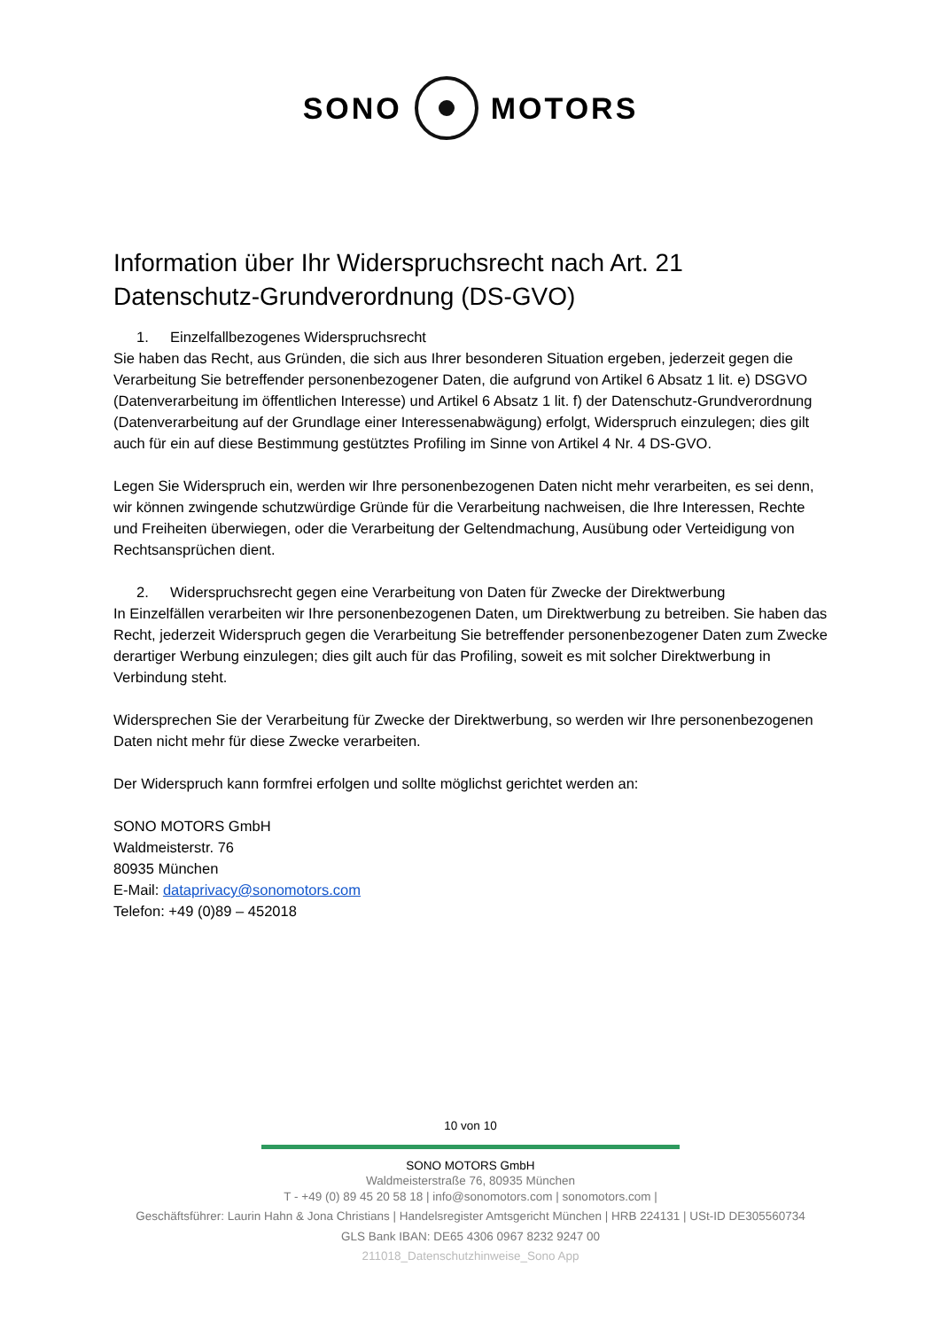SONO MOTORS
Information über Ihr Widerspruchsrecht nach Art. 21 Datenschutz-Grundverordnung (DS-GVO)
1. Einzelfallbezogenes Widerspruchsrecht
Sie haben das Recht, aus Gründen, die sich aus Ihrer besonderen Situation ergeben, jederzeit gegen die Verarbeitung Sie betreffender personenbezogener Daten, die aufgrund von Artikel 6 Absatz 1 lit. e) DSGVO (Datenverarbeitung im öffentlichen Interesse) und Artikel 6 Absatz 1 lit. f) der Datenschutz-Grundverordnung (Datenverarbeitung auf der Grundlage einer Interessenabwägung) erfolgt, Widerspruch einzulegen; dies gilt auch für ein auf diese Bestimmung gestütztes Profiling im Sinne von Artikel 4 Nr. 4 DS-GVO.
Legen Sie Widerspruch ein, werden wir Ihre personenbezogenen Daten nicht mehr verarbeiten, es sei denn, wir können zwingende schutzwürdige Gründe für die Verarbeitung nachweisen, die Ihre Interessen, Rechte und Freiheiten überwiegen, oder die Verarbeitung der Geltendmachung, Ausübung oder Verteidigung von Rechtsansprüchen dient.
2. Widerspruchsrecht gegen eine Verarbeitung von Daten für Zwecke der Direktwerbung
In Einzelfällen verarbeiten wir Ihre personenbezogenen Daten, um Direktwerbung zu betreiben. Sie haben das Recht, jederzeit Widerspruch gegen die Verarbeitung Sie betreffender personenbezogener Daten zum Zwecke derartiger Werbung einzulegen; dies gilt auch für das Profiling, soweit es mit solcher Direktwerbung in Verbindung steht.
Widersprechen Sie der Verarbeitung für Zwecke der Direktwerbung, so werden wir Ihre personenbezogenen Daten nicht mehr für diese Zwecke verarbeiten.
Der Widerspruch kann formfrei erfolgen und sollte möglichst gerichtet werden an:
SONO MOTORS GmbH
Waldmeisterstr. 76
80935 München
E-Mail: dataprivacy@sonomotors.com
Telefon: +49 (0)89 – 452018
10 von 10
SONO MOTORS GmbH
Waldmeisterstraße 76, 80935 München
T - +49 (0) 89 45 20 58 18 | info@sonomotors.com | sonomotors.com |
Geschäftsführer: Laurin Hahn & Jona Christians | Handelsregister Amtsgericht München | HRB 224131 | USt-ID DE305560734
GLS Bank IBAN: DE65 4306 0967 8232 9247 00
211018_Datenschutzhinweise_Sono App